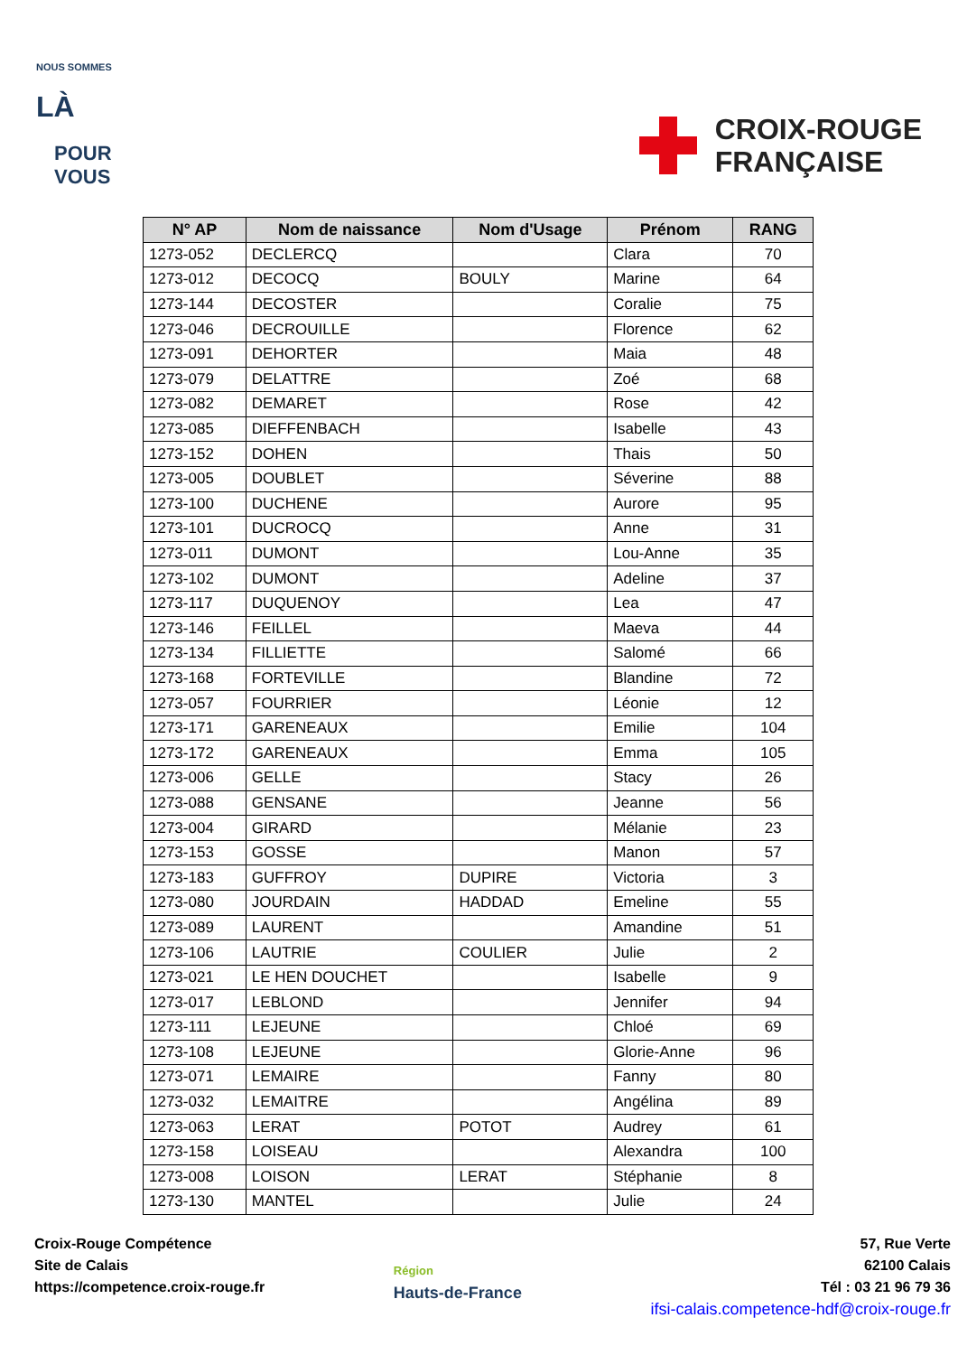NOUS SOMMES
LÀ
POUR
VOUS
CROIX-ROUGE
FRANÇAISE
| N° AP | Nom de naissance | Nom d'Usage | Prénom | RANG |
| --- | --- | --- | --- | --- |
| 1273-052 | DECLERCQ | | Clara | 70 |
| 1273-012 | DECOCQ | BOULY | Marine | 64 |
| 1273-144 | DECOSTER | | Coralie | 75 |
| 1273-046 | DECROUILLE | | Florence | 62 |
| 1273-091 | DEHORTER | | Maia | 48 |
| 1273-079 | DELATTRE | | Zoé | 68 |
| 1273-082 | DEMARET | | Rose | 42 |
| 1273-085 | DIEFFENBACH | | Isabelle | 43 |
| 1273-152 | DOHEN | | Thais | 50 |
| 1273-005 | DOUBLET | | Séverine | 88 |
| 1273-100 | DUCHENE | | Aurore | 95 |
| 1273-101 | DUCROCQ | | Anne | 31 |
| 1273-011 | DUMONT | | Lou-Anne | 35 |
| 1273-102 | DUMONT | | Adeline | 37 |
| 1273-117 | DUQUENOY | | Lea | 47 |
| 1273-146 | FEILLEL | | Maeva | 44 |
| 1273-134 | FILLIETTE | | Salomé | 66 |
| 1273-168 | FORTEVILLE | | Blandine | 72 |
| 1273-057 | FOURRIER | | Léonie | 12 |
| 1273-171 | GARENEAUX | | Emilie | 104 |
| 1273-172 | GARENEAUX | | Emma | 105 |
| 1273-006 | GELLE | | Stacy | 26 |
| 1273-088 | GENSANE | | Jeanne | 56 |
| 1273-004 | GIRARD | | Mélanie | 23 |
| 1273-153 | GOSSE | | Manon | 57 |
| 1273-183 | GUFFROY | DUPIRE | Victoria | 3 |
| 1273-080 | JOURDAIN | HADDAD | Emeline | 55 |
| 1273-089 | LAURENT | | Amandine | 51 |
| 1273-106 | LAUTRIE | COULIER | Julie | 2 |
| 1273-021 | LE HEN DOUCHET | | Isabelle | 9 |
| 1273-017 | LEBLOND | | Jennifer | 94 |
| 1273-111 | LEJEUNE | | Chloé | 69 |
| 1273-108 | LEJEUNE | | Glorie-Anne | 96 |
| 1273-071 | LEMAIRE | | Fanny | 80 |
| 1273-032 | LEMAITRE | | Angélina | 89 |
| 1273-063 | LERAT | POTOT | Audrey | 61 |
| 1273-158 | LOISEAU | | Alexandra | 100 |
| 1273-008 | LOISON | LERAT | Stéphanie | 8 |
| 1273-130 | MANTEL | | Julie | 24 |
Croix-Rouge Compétence
Site de Calais
https://competence.croix-rouge.fr
Région
Hauts-de-France
57, Rue Verte
62100 Calais
Tél : 03 21 96 79 36
ifsi-calais.competence-hdf@croix-rouge.fr